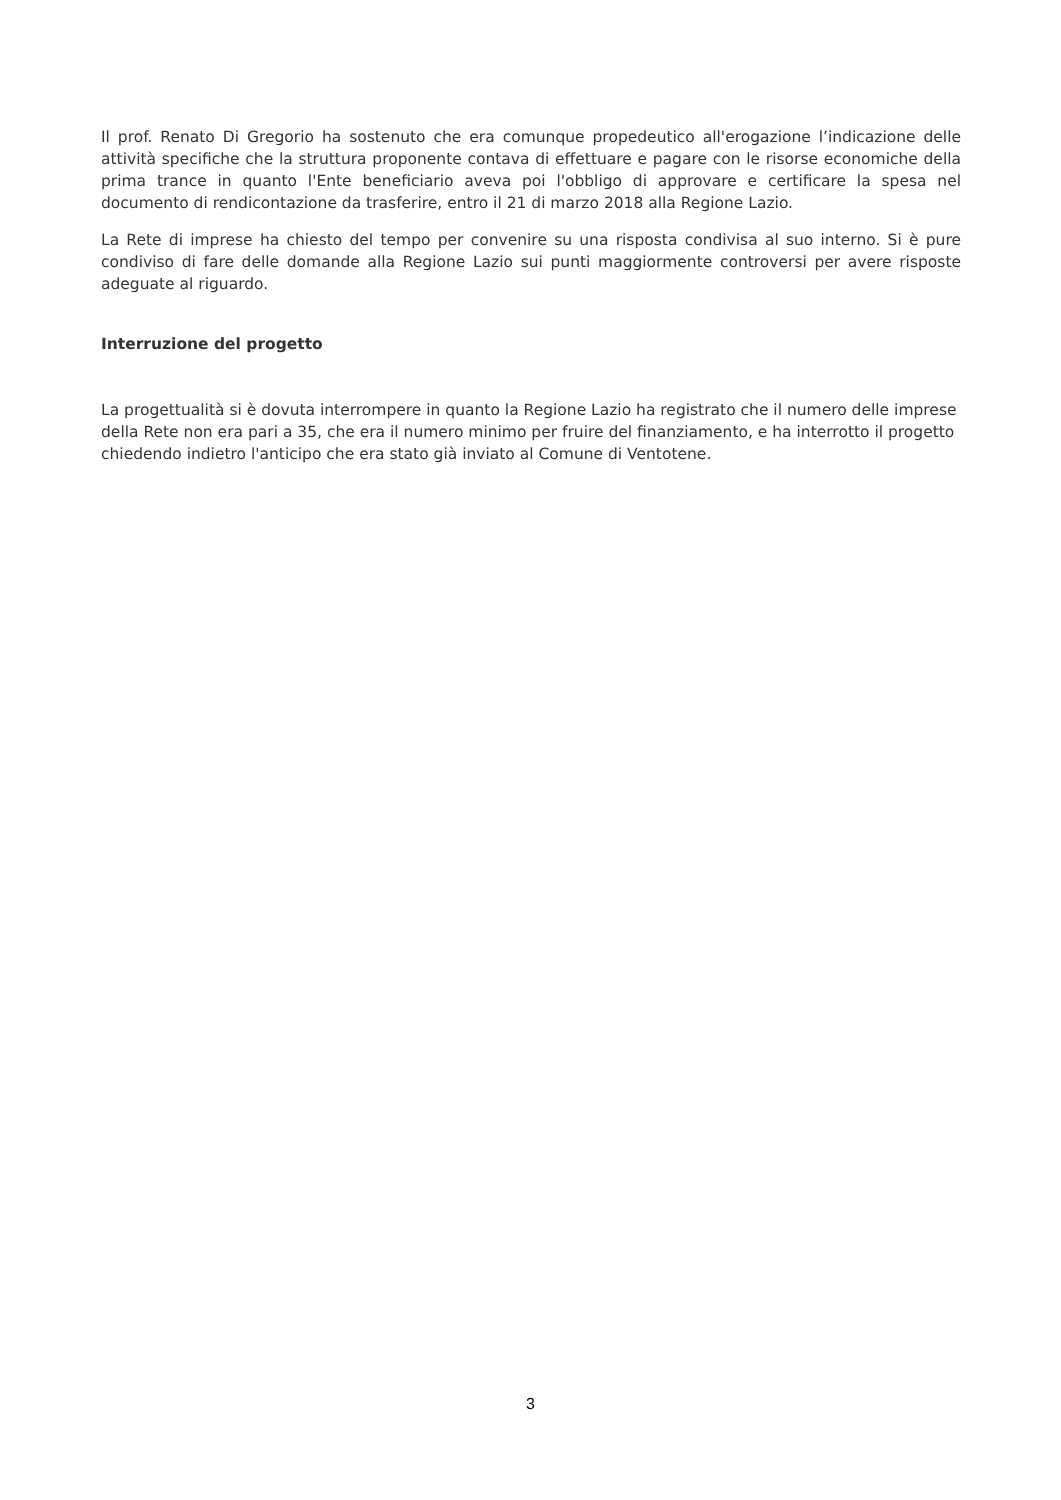Il prof. Renato Di Gregorio ha sostenuto che era comunque propedeutico all'erogazione l’indicazione delle attività specifiche che la struttura proponente contava di effettuare e pagare con le risorse economiche della prima trance in quanto l'Ente beneficiario aveva poi l'obbligo di approvare e certificare la spesa nel documento di rendicontazione da trasferire, entro il 21 di marzo 2018 alla Regione Lazio.
La Rete di imprese ha chiesto del tempo per convenire su una risposta condivisa al suo interno. Si è pure condiviso di fare delle domande alla Regione Lazio sui punti maggiormente controversi per avere risposte adeguate al riguardo.
Interruzione del progetto
La progettualità si è dovuta interrompere in quanto la Regione Lazio ha registrato che il numero delle imprese della Rete non era pari a 35, che era il numero minimo per fruire del finanziamento, e ha interrotto il progetto chiedendo indietro l'anticipo che era stato già inviato al Comune di Ventotene.
3